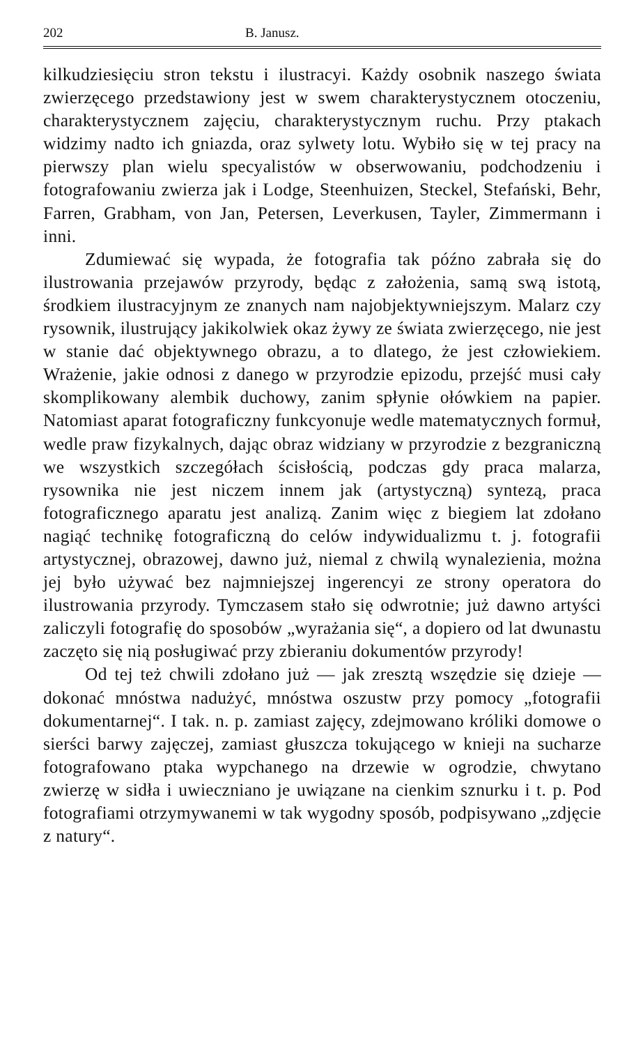202 B. Janusz.
kilkudziesięciu stron tekstu i ilustracyi. Każdy osobnik naszego świata zwierzęcego przedstawiony jest w swem charakterystycznem otoczeniu, charakterystycznem zajęciu, charakterystycznym ruchu. Przy ptakach widzimy nadto ich gniazda, oraz sylwety lotu. Wybiło się w tej pracy na pierwszy plan wielu specyalistów w obserwowaniu, podchodzeniu i fotografowaniu zwierza jak i Lodge, Steenhuizen, Steckel, Stefański, Behr, Farren, Grabham, von Jan, Petersen, Leverkusen, Tayler, Zimmermann i inni.
Zdumiewać się wypada, że fotografia tak późno zabrała się do ilustrowania przejawów przyrody, będąc z założenia, samą swą istotą, środkiem ilustracyjnym ze znanych nam najobjektywniejszym. Malarz czy rysownik, ilustrujący jakikolwiek okaz żywy ze świata zwierzęcego, nie jest w stanie dać objektywnego obrazu, a to dlatego, że jest człowiekiem. Wrażenie, jakie odnosi z danego w przyrodzie epizodu, przejść musi cały skomplikowany alembik duchowy, zanim spłynie ołówkiem na papier. Natomiast aparat fotograficzny funkcyonuje wedle matematycznych formuł, wedle praw fizykalnych, dając obraz widziany w przyrodzie z bezgraniczną we wszystkich szczegółach ścisłością, podczas gdy praca malarza, rysownika nie jest niczem innem jak (artystyczną) syntezą, praca fotograficznego aparatu jest analizą. Zanim więc z biegiem lat zdołano nagiąć technikę fotograficzną do celów indywidualizmu t. j. fotografii artystycznej, obrazowej, dawno już, niemal z chwilą wynalezienia, można jej było używać bez najmniejszej ingerencyi ze strony operatora do ilustrowania przyrody. Tymczasem stało się odwrotnie; już dawno artyści zaliczyli fotografię do sposobów „wyrażania się“, a dopiero od lat dwunastu zaczęto się nią posługiwać przy zbieraniu dokumentów przyrody!
Od tej też chwili zdołano już — jak zresztą wszędzie się dzieje — dokonać mnóstwa nadużyć, mnóstwa oszustw przy pomocy „fotografii dokumentarnej“. I tak. n. p. zamiast zajęcy, zdejmowano króliki domowe o sierści barwy zajęczej, zamiast głuszcza tokującego w knieji na sucharze fotografowano ptaka wypchanego na drzewie w ogrodzie, chwytano zwierzę w sidła i uwieczniano je uwiązane na cienkim sznurku i t. p. Pod fotografiami otrzymywanemi w tak wygodny sposób, podpisywano „zdjęcie z natury“.